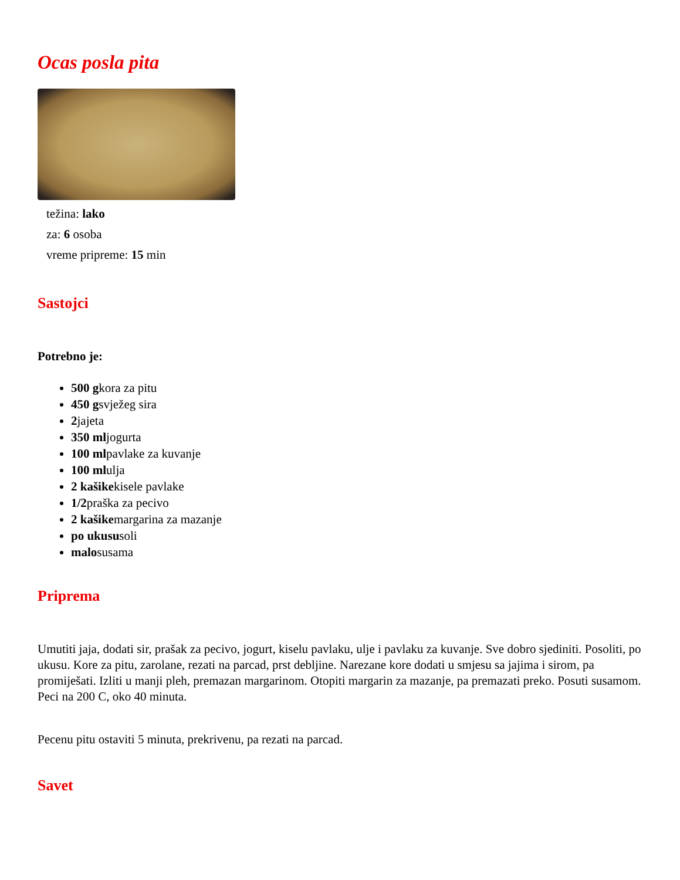Ocas posla pita
težina: lako
za: 6 osoba
vreme pripreme: 15 min
Sastojci
Potrebno je:
500 gkora za pitu
450 gsvježeg sira
2jajeta
350 mljogurta
100 mlpavlake za kuvanje
100 mlulja
2 kašikekisele pavlake
1/2praška za pecivo
2 kašikemargarina za mazanje
po ukususoli
malosusama
Priprema
Umutiti jaja, dodati sir, prašak za pecivo, jogurt, kiselu pavlaku, ulje i pavlaku za kuvanje. Sve dobro sjediniti. Posoliti, po ukusu. Kore za pitu, zarolane, rezati na parcad, prst debljine. Narezane kore dodati u smjesu sa jajima i sirom, pa promiješati. Izliti u manji pleh, premazan margarinom. Otopiti margarin za mazanje, pa premazati preko. Posuti susamom. Peci na 200 C, oko 40 minuta.
Pecenu pitu ostaviti 5 minuta, prekrivenu, pa rezati na parcad.
Savet